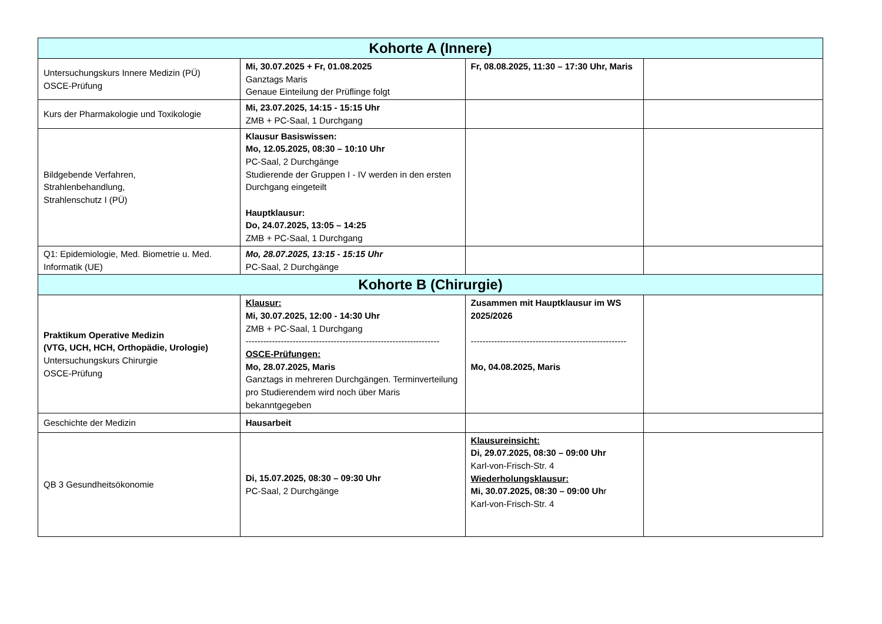| Kohorte A (Innere) | | | |
| --- | --- | --- | --- |
| Untersuchungskurs Innere Medizin (PÜ) OSCE-Prüfung | Mi, 30.07.2025 + Fr, 01.08.2025 Ganztags Maris Genaue Einteilung der Prüflinge folgt | Fr, 08.08.2025, 11:30 – 17:30 Uhr, Maris | |
| Kurs der Pharmakologie und Toxikologie | Mi, 23.07.2025, 14:15 - 15:15 Uhr ZMB + PC-Saal, 1 Durchgang | | |
| Bildgebende Verfahren, Strahlenbehandlung, Strahlenschutz I (PÜ) | Klausur Basiswissen: Mo, 12.05.2025, 08:30 – 10:10 Uhr PC-Saal, 2 Durchgänge Studierende der Gruppen I - IV werden in den ersten Durchgang eingeteilt Hauptklausur: Do, 24.07.2025, 13:05 – 14:25 ZMB + PC-Saal, 1 Durchgang | | |
| Q1: Epidemiologie, Med. Biometrie u. Med. Informatik (UE) | Mo, 28.07.2025, 13:15 - 15:15 Uhr PC-Saal, 2 Durchgänge | | |
| Kohorte B (Chirurgie) | | | |
| Praktikum Operative Medizin (VTG, UCH, HCH, Orthopädie, Urologie) Untersuchungskurs Chirurgie OSCE-Prüfung | Klausur: Mi, 30.07.2025, 12:00 - 14:30 Uhr ZMB + PC-Saal, 1 Durchgang ------------------------------------------------------------------ OSCE-Prüfungen: Mo, 28.07.2025, Maris Ganztags in mehreren Durchgängen. Terminverteilung pro Studierendem wird noch über Maris bekanntgegeben | Zusammen mit Hauptklausur im WS 2025/2026 ----------------------------------------------------- Mo, 04.08.2025, Maris | |
| Geschichte der Medizin | Hausarbeit | | |
| QB 3 Gesundheitsökonomie | Di, 15.07.2025, 08:30 – 09:30 Uhr PC-Saal, 2 Durchgänge | Klausureinsicht: Di, 29.07.2025, 08:30 – 09:00 Uhr Karl-von-Frisch-Str. 4 Wiederholungsklausur: Mi, 30.07.2025, 08:30 – 09:00 Uh r Karl-von-Frisch-Str. 4 | |